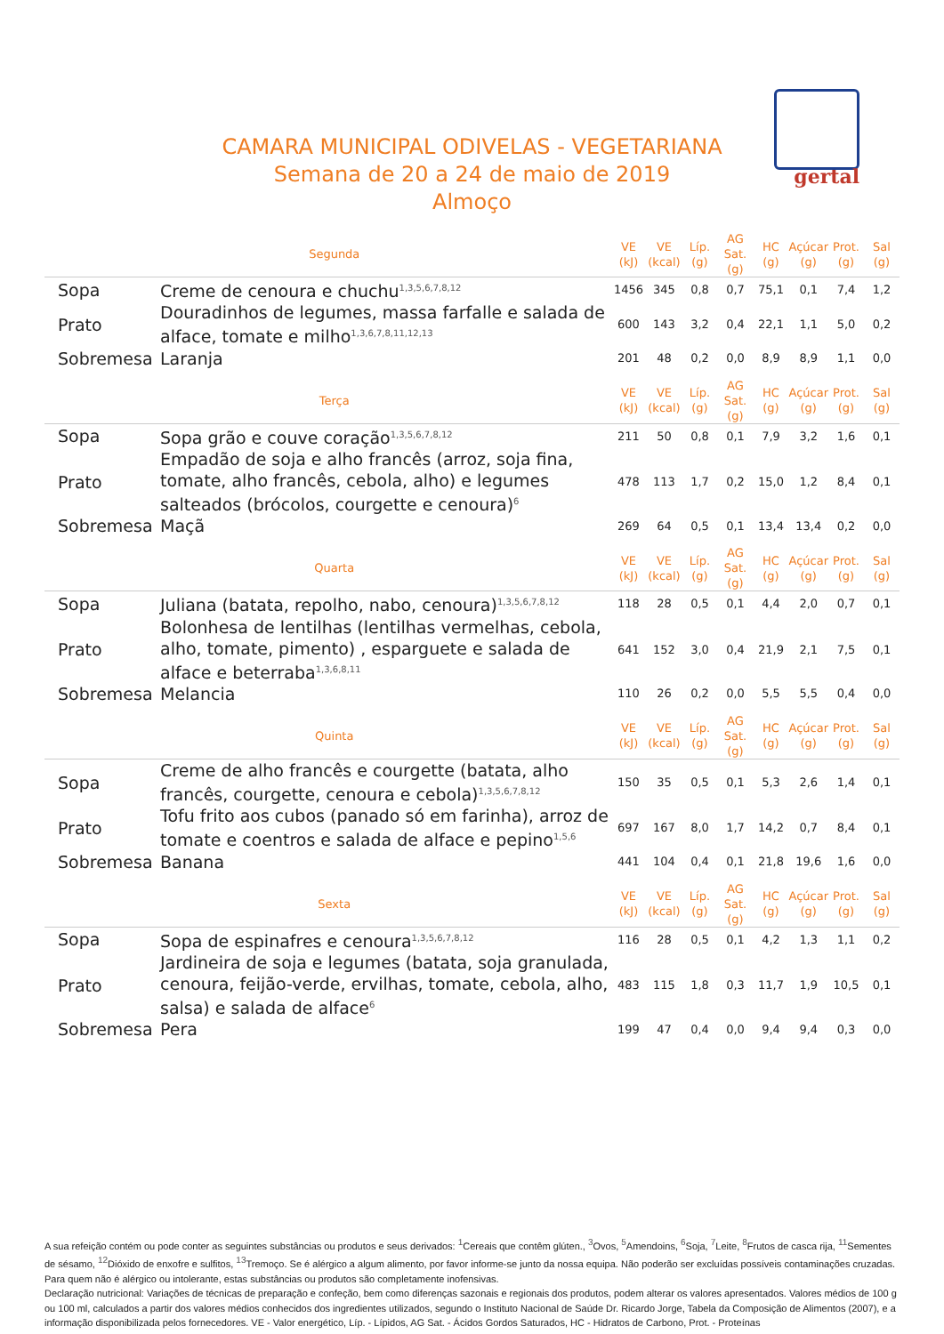CAMARA MUNICIPAL ODIVELAS - VEGETARIANA
Semana de 20 a 24 de maio de 2019
Almoço
gertal
| Segunda | | VE (kJ) | VE (kcal) | Líp. (g) | AG Sat. (g) | HC (g) | Açúcar (g) | Prot. (g) | Sal (g) |
| --- | --- | --- | --- | --- | --- | --- | --- | --- | --- |
| Sopa | Creme de cenoura e chuchu<sup>1,3,5,6,7,8,12</sup> | 1456 | 345 | 0,8 | 0,7 | 75,1 | 0,1 | 7,4 | 1,2 |
| Prato | Douradinhos de legumes, massa farfalle e salada de alface, tomate e milho<sup>1,3,6,7,8,11,12,13</sup> | 600 | 143 | 3,2 | 0,4 | 22,1 | 1,1 | 5,0 | 0,2 |
| Sobremesa | Laranja | 201 | 48 | 0,2 | 0,0 | 8,9 | 8,9 | 1,1 | 0,0 |
| Terça | | VE (kJ) | VE (kcal) | Líp. (g) | AG Sat. (g) | HC (g) | Açúcar (g) | Prot. (g) | Sal (g) |
| Sopa | Sopa grão e couve coração<sup>1,3,5,6,7,8,12</sup> | 211 | 50 | 0,8 | 0,1 | 7,9 | 3,2 | 1,6 | 0,1 |
| Prato | Empadão de soja e alho francês (arroz, soja fina, tomate, alho francês, cebola, alho) e legumes salteados (brócolos, courgette e cenoura)<sup>6</sup> | 478 | 113 | 1,7 | 0,2 | 15,0 | 1,2 | 8,4 | 0,1 |
| Sobremesa | Maçã | 269 | 64 | 0,5 | 0,1 | 13,4 | 13,4 | 0,2 | 0,0 |
| Quarta | | VE (kJ) | VE (kcal) | Líp. (g) | AG Sat. (g) | HC (g) | Açúcar (g) | Prot. (g) | Sal (g) |
| Sopa | Juliana (batata, repolho, nabo, cenoura)<sup>1,3,5,6,7,8,12</sup> | 118 | 28 | 0,5 | 0,1 | 4,4 | 2,0 | 0,7 | 0,1 |
| Prato | Bolonhesa de lentilhas (lentilhas vermelhas, cebola, alho, tomate, pimento) , esparguete e salada de alface e beterraba<sup>1,3,6,8,11</sup> | 641 | 152 | 3,0 | 0,4 | 21,9 | 2,1 | 7,5 | 0,1 |
| Sobremesa | Melancia | 110 | 26 | 0,2 | 0,0 | 5,5 | 5,5 | 0,4 | 0,0 |
| Quinta | | VE (kJ) | VE (kcal) | Líp. (g) | AG Sat. (g) | HC (g) | Açúcar (g) | Prot. (g) | Sal (g) |
| Sopa | Creme de alho francês e courgette (batata, alho francês, courgette, cenoura e cebola)<sup>1,3,5,6,7,8,12</sup> | 150 | 35 | 0,5 | 0,1 | 5,3 | 2,6 | 1,4 | 0,1 |
| Prato | Tofu frito aos cubos (panado só em farinha), arroz de tomate e coentros e salada de alface e pepino<sup>1,5,6</sup> | 697 | 167 | 8,0 | 1,7 | 14,2 | 0,7 | 8,4 | 0,1 |
| Sobremesa | Banana | 441 | 104 | 0,4 | 0,1 | 21,8 | 19,6 | 1,6 | 0,0 |
| Sexta | | VE (kJ) | VE (kcal) | Líp. (g) | AG Sat. (g) | HC (g) | Açúcar (g) | Prot. (g) | Sal (g) |
| Sopa | Sopa de espinafres e cenoura<sup>1,3,5,6,7,8,12</sup> | 116 | 28 | 0,5 | 0,1 | 4,2 | 1,3 | 1,1 | 0,2 |
| Prato | Jardineira de soja e legumes (batata, soja granulada, cenoura, feijão-verde, ervilhas, tomate, cebola, alho, salsa) e salada de alface<sup>6</sup> | 483 | 115 | 1,8 | 0,3 | 11,7 | 1,9 | 10,5 | 0,1 |
| Sobremesa | Pera | 199 | 47 | 0,4 | 0,0 | 9,4 | 9,4 | 0,3 | 0,0 |
A sua refeição contém ou pode conter as seguintes substâncias ou produtos e seus derivados: <sup>1</sup>Cereais que contêm glúten., <sup>3</sup>Ovos, <sup>5</sup>Amendoins, <sup>6</sup>Soja, <sup>7</sup>Leite, <sup>8</sup>Frutos de casca rija, <sup>11</sup>Sementes de sésamo, <sup>12</sup>Dióxido de enxofre e sulfitos, <sup>13</sup>Tremoço. Se é alérgico a algum alimento, por favor informe-se junto da nossa equipa. Não poderão ser excluídas possíveis contaminações cruzadas. Para quem não é alérgico ou intolerante, estas substâncias ou produtos são completamente inofensivas.
Declaração nutricional: Variações de técnicas de preparação e confeção, bem como diferenças sazonais e regionais dos produtos, podem alterar os valores apresentados. Valores médios de 100 g ou 100 ml, calculados a partir dos valores médios conhecidos dos ingredientes utilizados, segundo o Instituto Nacional de Saúde Dr. Ricardo Jorge, Tabela da Composição de Alimentos (2007), e a informação disponibilizada pelos fornecedores. VE - Valor energético, Líp. - Lípidos, AG Sat. - Ácidos Gordos Saturados, HC - Hidratos de Carbono, Prot. - Proteínas